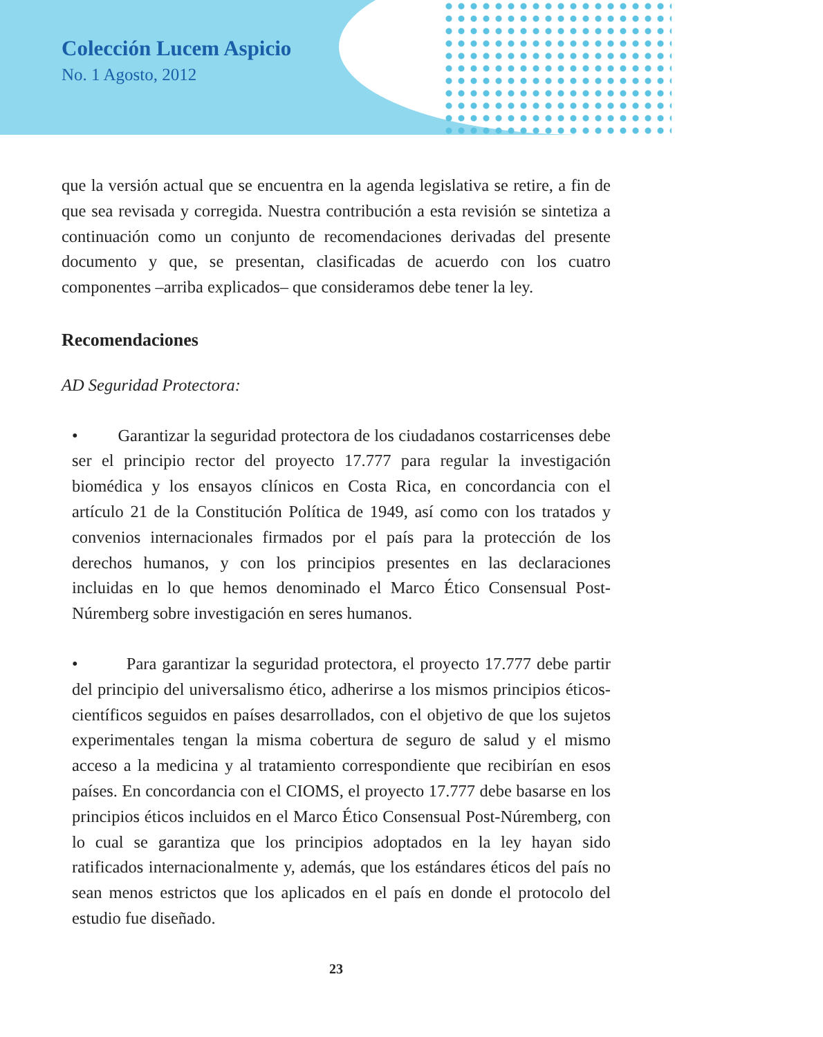Colección Lucem Aspicio
No. 1 Agosto, 2012
que la versión actual que se encuentra en la agenda legislativa se retire, a fin de que sea revisada y corregida. Nuestra contribución a esta revisión se sintetiza a continuación como un conjunto de recomendaciones derivadas del presente documento y que, se presentan, clasificadas de acuerdo con los cuatro componentes –arriba explicados– que consideramos debe tener la ley.
Recomendaciones
AD Seguridad Protectora:
• Garantizar la seguridad protectora de los ciudadanos costarricenses debe ser el principio rector del proyecto 17.777 para regular la investigación biomédica y los ensayos clínicos en Costa Rica, en concordancia con el artículo 21 de la Constitución Política de 1949, así como con los tratados y convenios internacionales firmados por el país para la protección de los derechos humanos, y con los principios presentes en las declaraciones incluidas en lo que hemos denominado el Marco Ético Consensual Post-Núremberg sobre investigación en seres humanos.
• Para garantizar la seguridad protectora, el proyecto 17.777 debe partir del principio del universalismo ético, adherirse a los mismos principios éticos-científicos seguidos en países desarrollados, con el objetivo de que los sujetos experimentales tengan la misma cobertura de seguro de salud y el mismo acceso a la medicina y al tratamiento correspondiente que recibirían en esos países. En concordancia con el CIOMS, el proyecto 17.777 debe basarse en los principios éticos incluidos en el Marco Ético Consensual Post-Núremberg, con lo cual se garantiza que los principios adoptados en la ley hayan sido ratificados internacionalmente y, además, que los estándares éticos del país no sean menos estrictos que los aplicados en el país en donde el protocolo del estudio fue diseñado.
23